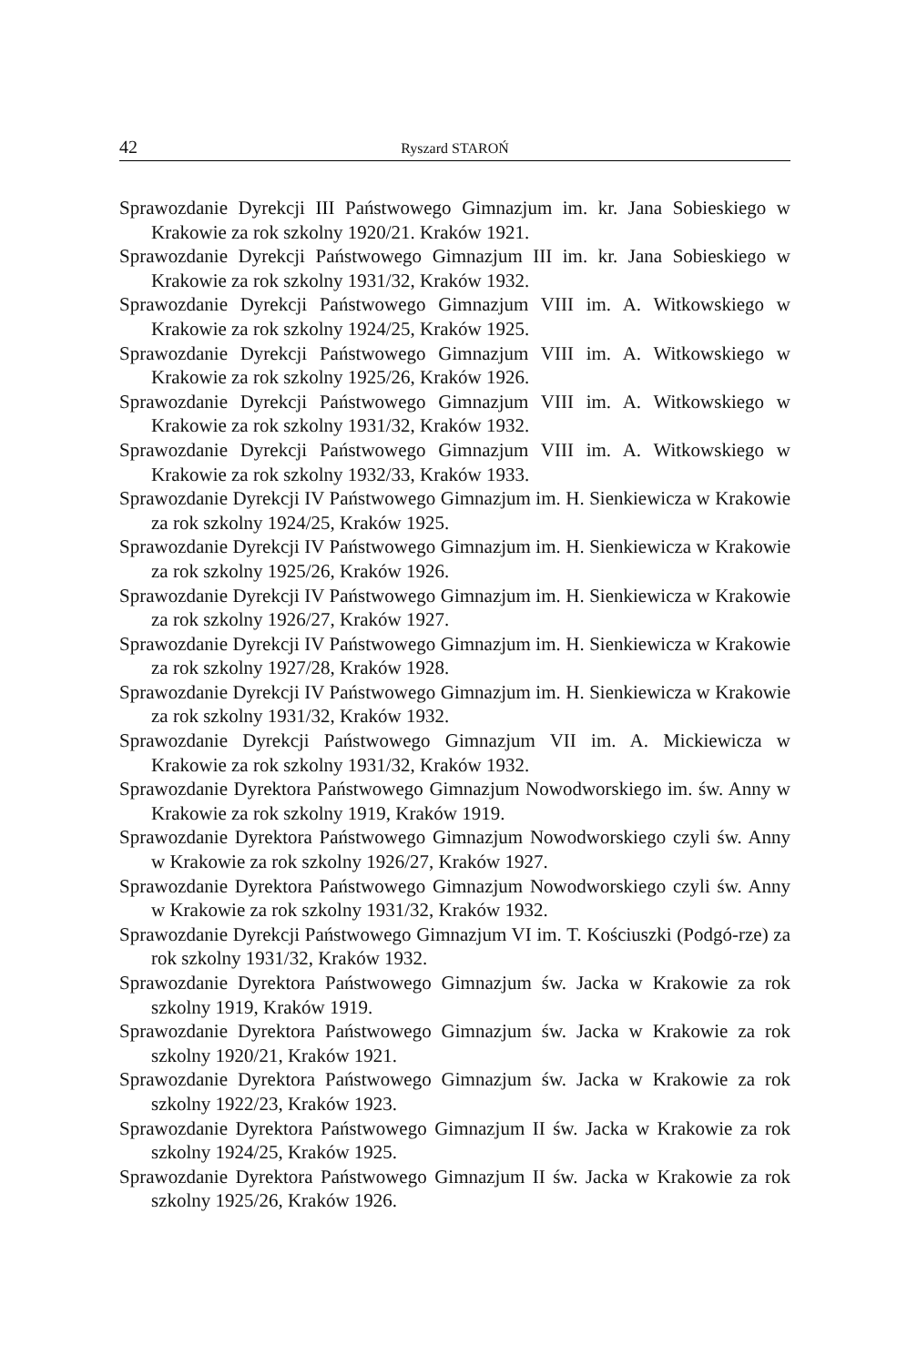42 Ryszard STAROŃ
Sprawozdanie Dyrekcji III Państwowego Gimnazjum im. kr. Jana Sobieskiego w Krakowie za rok szkolny 1920/21. Kraków 1921.
Sprawozdanie Dyrekcji Państwowego Gimnazjum III im. kr. Jana Sobieskiego w Krakowie za rok szkolny 1931/32, Kraków 1932.
Sprawozdanie Dyrekcji Państwowego Gimnazjum VIII im. A. Witkowskiego w Krakowie za rok szkolny 1924/25, Kraków 1925.
Sprawozdanie Dyrekcji Państwowego Gimnazjum VIII im. A. Witkowskiego w Krakowie za rok szkolny 1925/26, Kraków 1926.
Sprawozdanie Dyrekcji Państwowego Gimnazjum VIII im. A. Witkowskiego w Krakowie za rok szkolny 1931/32, Kraków 1932.
Sprawozdanie Dyrekcji Państwowego Gimnazjum VIII im. A. Witkowskiego w Krakowie za rok szkolny 1932/33, Kraków 1933.
Sprawozdanie Dyrekcji IV Państwowego Gimnazjum im. H. Sienkiewicza w Krakowie za rok szkolny 1924/25, Kraków 1925.
Sprawozdanie Dyrekcji IV Państwowego Gimnazjum im. H. Sienkiewicza w Krakowie za rok szkolny 1925/26, Kraków 1926.
Sprawozdanie Dyrekcji IV Państwowego Gimnazjum im. H. Sienkiewicza w Krakowie za rok szkolny 1926/27, Kraków 1927.
Sprawozdanie Dyrekcji IV Państwowego Gimnazjum im. H. Sienkiewicza w Krakowie za rok szkolny 1927/28, Kraków 1928.
Sprawozdanie Dyrekcji IV Państwowego Gimnazjum im. H. Sienkiewicza w Krakowie za rok szkolny 1931/32, Kraków 1932.
Sprawozdanie Dyrekcji Państwowego Gimnazjum VII im. A. Mickiewicza w Krakowie za rok szkolny 1931/32, Kraków 1932.
Sprawozdanie Dyrektora Państwowego Gimnazjum Nowodworskiego im. św. Anny w Krakowie za rok szkolny 1919, Kraków 1919.
Sprawozdanie Dyrektora Państwowego Gimnazjum Nowodworskiego czyli św. Anny w Krakowie za rok szkolny 1926/27, Kraków 1927.
Sprawozdanie Dyrektora Państwowego Gimnazjum Nowodworskiego czyli św. Anny w Krakowie za rok szkolny 1931/32, Kraków 1932.
Sprawozdanie Dyrekcji Państwowego Gimnazjum VI im. T. Kościuszki (Podgó-rze) za rok szkolny 1931/32, Kraków 1932.
Sprawozdanie Dyrektora Państwowego Gimnazjum św. Jacka w Krakowie za rok szkolny 1919, Kraków 1919.
Sprawozdanie Dyrektora Państwowego Gimnazjum św. Jacka w Krakowie za rok szkolny 1920/21, Kraków 1921.
Sprawozdanie Dyrektora Państwowego Gimnazjum św. Jacka w Krakowie za rok szkolny 1922/23, Kraków 1923.
Sprawozdanie Dyrektora Państwowego Gimnazjum II św. Jacka w Krakowie za rok szkolny 1924/25, Kraków 1925.
Sprawozdanie Dyrektora Państwowego Gimnazjum II św. Jacka w Krakowie za rok szkolny 1925/26, Kraków 1926.